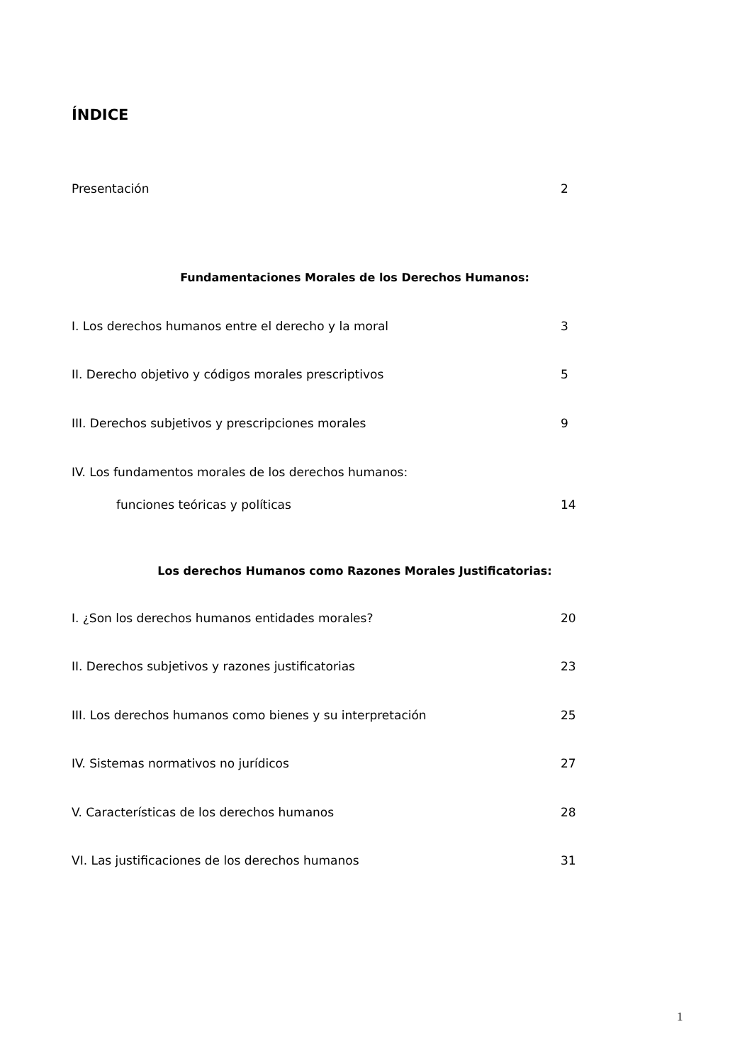ÍNDICE
Presentación 2
Fundamentaciones Morales de los Derechos Humanos:
I. Los derechos humanos entre el derecho y la moral 3
II. Derecho objetivo y códigos morales prescriptivos 5
III. Derechos subjetivos y prescripciones morales 9
IV. Los fundamentos morales de los derechos humanos:
funciones teóricas y políticas 14
Los derechos Humanos como Razones Morales Justificatorias:
I. ¿Son los derechos humanos entidades morales? 20
II. Derechos subjetivos y razones justificatorias 23
III. Los derechos humanos como bienes y su interpretación 25
IV. Sistemas normativos no jurídicos 27
V. Características de los derechos humanos 28
VI. Las justificaciones de los derechos humanos 31
1